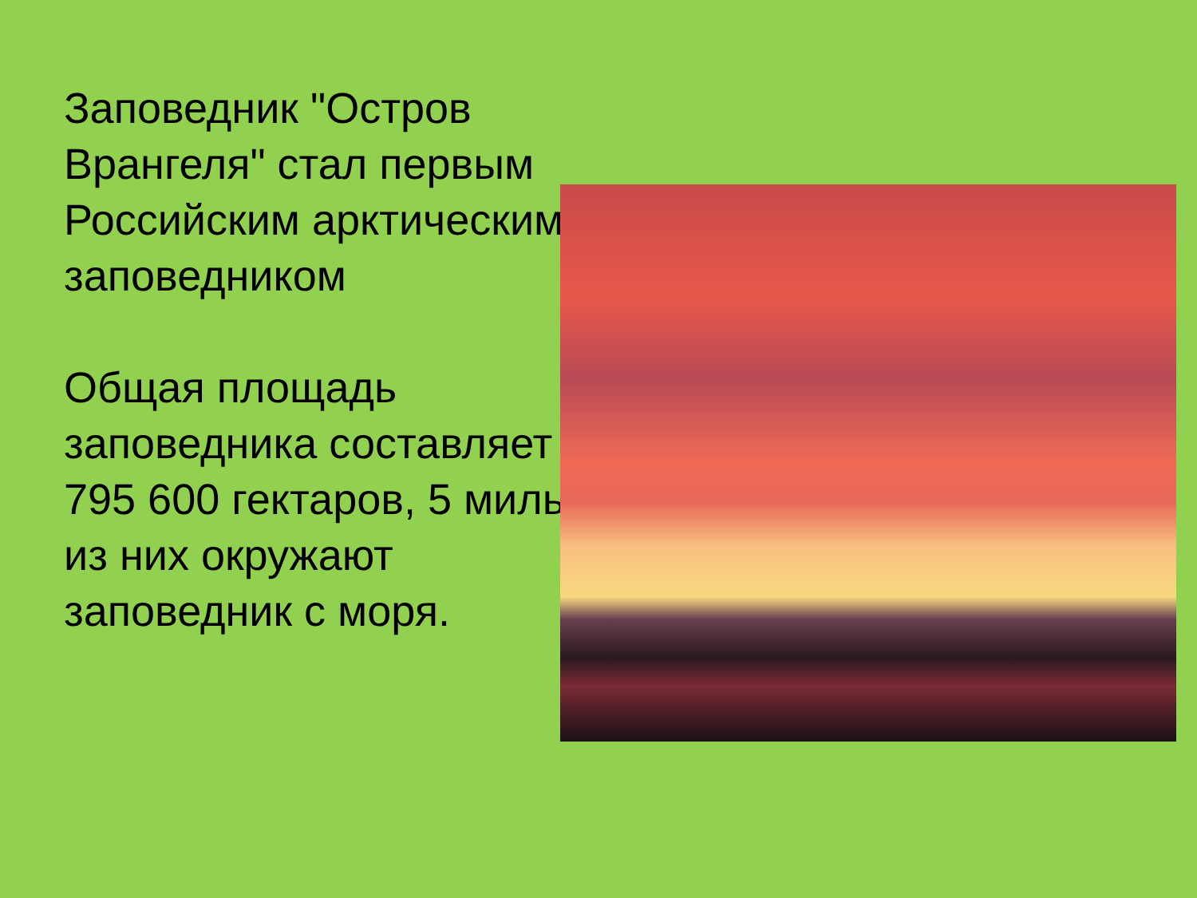Заповедник "Остров Врангеля" стал первым Российским арктическим заповедником
Общая площадь заповедника составляет 795 600 гектаров, 5 миль из них окружают заповедник с моря.